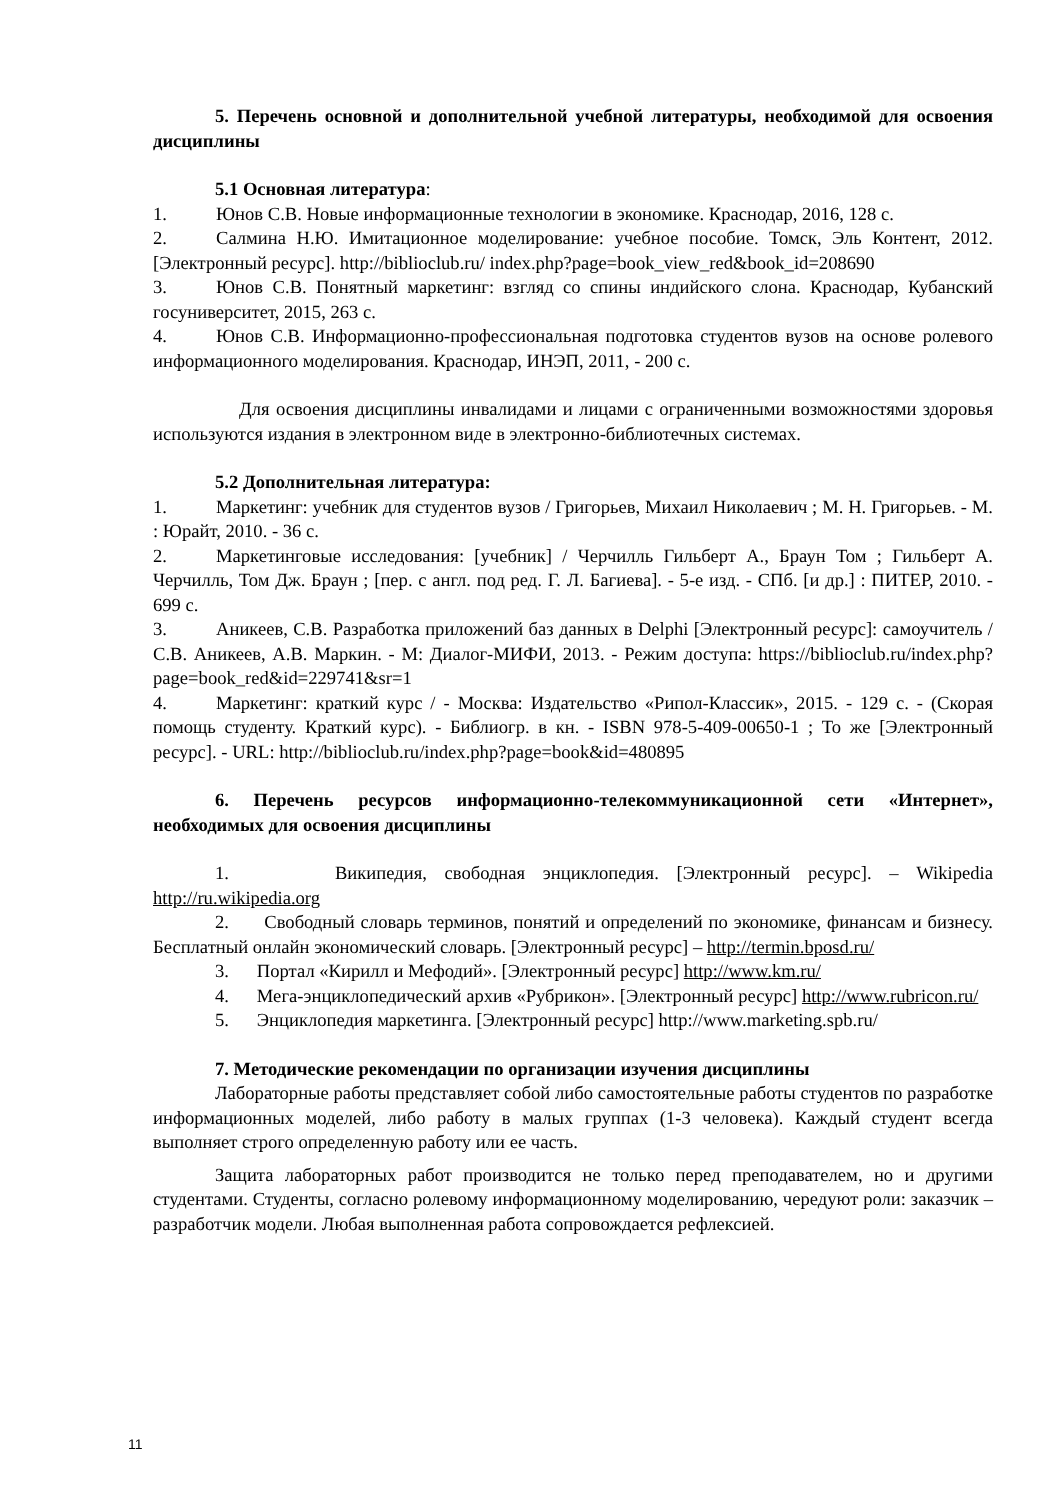5. Перечень основной и дополнительной учебной литературы, необходимой для освоения дисциплины
5.1 Основная литература:
1. Юнов С.В. Новые информационные технологии в экономике. Краснодар, 2016, 128 с.
2. Салмина Н.Ю. Имитационное моделирование: учебное пособие. Томск, Эль Контент, 2012. [Электронный ресурс]. http://biblioclub.ru/ index.php?page=book_view_red&book_id=208690
3. Юнов С.В. Понятный маркетинг: взгляд со спины индийского слона. Краснодар, Кубанский госуниверситет, 2015, 263 с.
4. Юнов С.В. Информационно-профессиональная подготовка студентов вузов на основе ролевого информационного моделирования. Краснодар, ИНЭП, 2011, - 200 с.
Для освоения дисциплины инвалидами и лицами с ограниченными возможностями здоровья используются издания в электронном виде в электронно-библиотечных системах.
5.2 Дополнительная литература:
1. Маркетинг: учебник для студентов вузов / Григорьев, Михаил Николаевич ; М. Н. Григорьев. - М. : Юрайт, 2010. - 36 с.
2. Маркетинговые исследования: [учебник] / Черчилль Гильберт А., Браун Том ; Гильберт А. Черчилль, Том Дж. Браун ; [пер. с англ. под ред. Г. Л. Багиева]. - 5-е изд. - СПб. [и др.] : ПИТЕР, 2010. - 699 с.
3. Аникеев, С.В. Разработка приложений баз данных в Delphi [Электронный ресурс]: самоучитель / С.В. Аникеев, А.В. Маркин. - М: Диалог-МИФИ, 2013. - Режим доступа: https://biblioclub.ru/index.php?page=book_red&id=229741&sr=1
4. Маркетинг: краткий курс / - Москва: Издательство «Рипол-Классик», 2015. - 129 с. - (Скорая помощь студенту. Краткий курс). - Библиогр. в кн. - ISBN 978-5-409-00650-1 ; То же [Электронный ресурс]. - URL: http://biblioclub.ru/index.php?page=book&id=480895
6. Перечень ресурсов информационно-телекоммуникационной сети «Интернет», необходимых для освоения дисциплины
1. Википедия, свободная энциклопедия. [Электронный ресурс]. – Wikipedia http://ru.wikipedia.org
2. Свободный словарь терминов, понятий и определений по экономике, финансам и бизнесу. Бесплатный онлайн экономический словарь. [Электронный ресурс] – http://termin.bposd.ru/
3. Портал «Кирилл и Мефодий». [Электронный ресурс] http://www.km.ru/
4. Мега-энциклопедический архив «Рубрикон». [Электронный ресурс] http://www.rubricon.ru/
5. Энциклопедия маркетинга. [Электронный ресурс] http://www.marketing.spb.ru/
7. Методические рекомендации по организации изучения дисциплины
Лабораторные работы представляет собой либо самостоятельные работы студентов по разработке информационных моделей, либо работу в малых группах (1-3 человека). Каждый студент всегда выполняет строго определенную работу или ее часть.
Защита лабораторных работ производится не только перед преподавателем, но и другими студентами. Студенты, согласно ролевому информационному моделированию, чередуют роли: заказчик – разработчик модели. Любая выполненная работа сопровождается рефлексией.
11